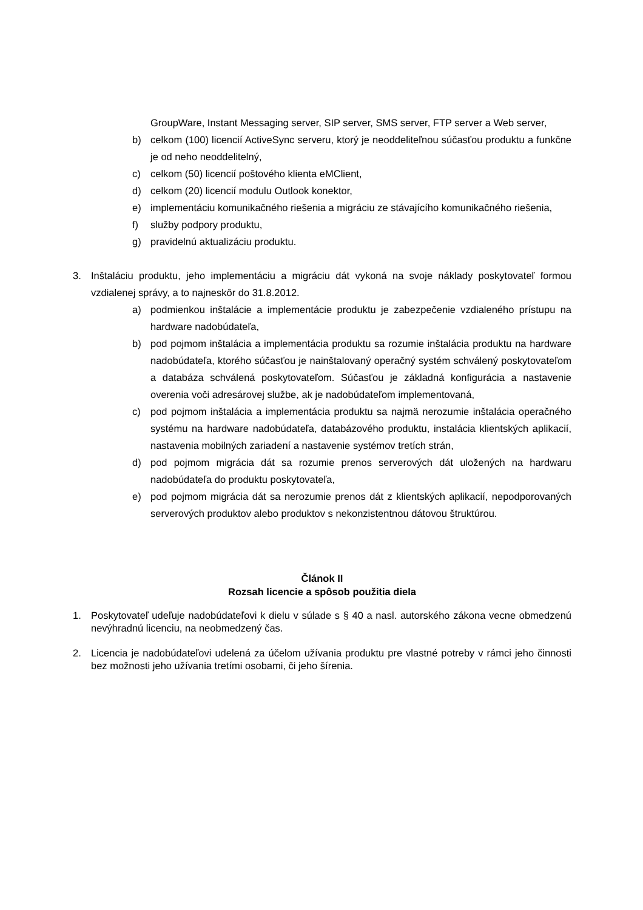GroupWare, Instant Messaging server, SIP server, SMS server, FTP server a Web server,
b) celkom (100) licencií ActiveSync serveru, ktorý je neoddeliteľnou súčasťou produktu a funkčne je od neho neoddelitelný,
c) celkom (50) licencií poštového klienta eMClient,
d) celkom (20) licencií modulu Outlook konektor,
e) implementáciu komunikačného riešenia a migráciu ze stávajícího komunikačného riešenia,
f) služby podpory produktu,
g) pravidelnú aktualizáciu produktu.
3. Inštaláciu produktu, jeho implementáciu a migráciu dát vykoná na svoje náklady poskytovateľ formou vzdialenej správy, a to najneskôr do 31.8.2012.
a) podmienkou inštalácie a implementácie produktu je zabezpečenie vzdialeného prístupu na hardware nadobúdateľa,
b) pod pojmom inštalácia a implementácia produktu sa rozumie inštalácia produktu na hardware nadobúdateľa, ktorého súčasťou je nainštalovaný operačný systém schválený poskytovateľom a databáza schválená poskytovateľom. Súčasťou je základná konfigurácia a nastavenie overenia voči adresárovej službe, ak je nadobúdateľom implementovaná,
c) pod pojmom inštalácia a implementácia produktu sa najmä nerozumie inštalácia operačného systému na hardware nadobúdateľa, databázového produktu, instalácia klientských aplikacií, nastavenia mobilných zariadení a nastavenie systémov tretích strán,
d) pod pojmom migrácia dát sa rozumie prenos serverových dát uložených na hardwaru nadobúdateľa do produktu poskytovateľa,
e) pod pojmom migrácia dát sa nerozumie prenos dát z klientských aplikacií, nepodporovaných serverových produktov alebo produktov s nekonzistentnou dátovou štruktúrou.
Článok II
Rozsah licencie a spôsob použitia diela
1. Poskytovateľ udeľuje nadobúdateľovi k dielu v súlade s § 40 a nasl. autorského zákona vecne obmedzenú nevýhradnú licenciu, na neobmedzený čas.
2. Licencia je nadobúdateľovi udelená za účelom užívania produktu pre vlastné potreby v rámci jeho činnosti bez možnosti jeho užívania tretími osobami, či jeho šírenia.